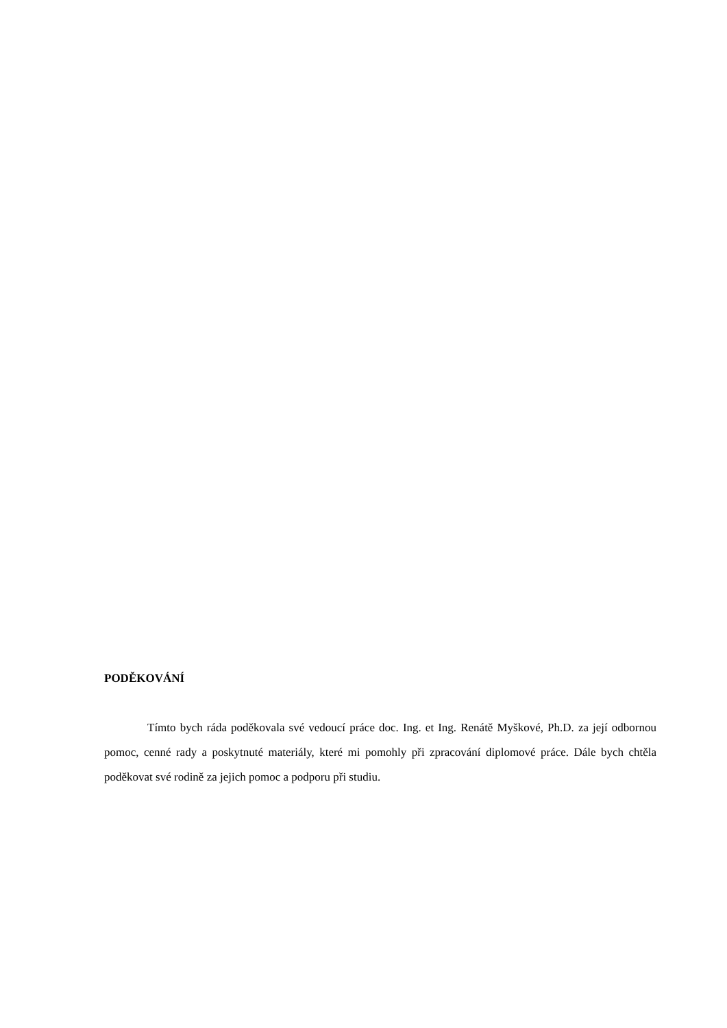PODĚKOVÁNÍ
Tímto bych ráda poděkovala své vedoucí práce doc. Ing. et Ing. Renátě Myškové, Ph.D. za její odbornou pomoc, cenné rady a poskytnuté materiály, které mi pomohly při zpracování diplomové práce. Dále bych chtěla poděkovat své rodině za jejich pomoc a podporu při studiu.